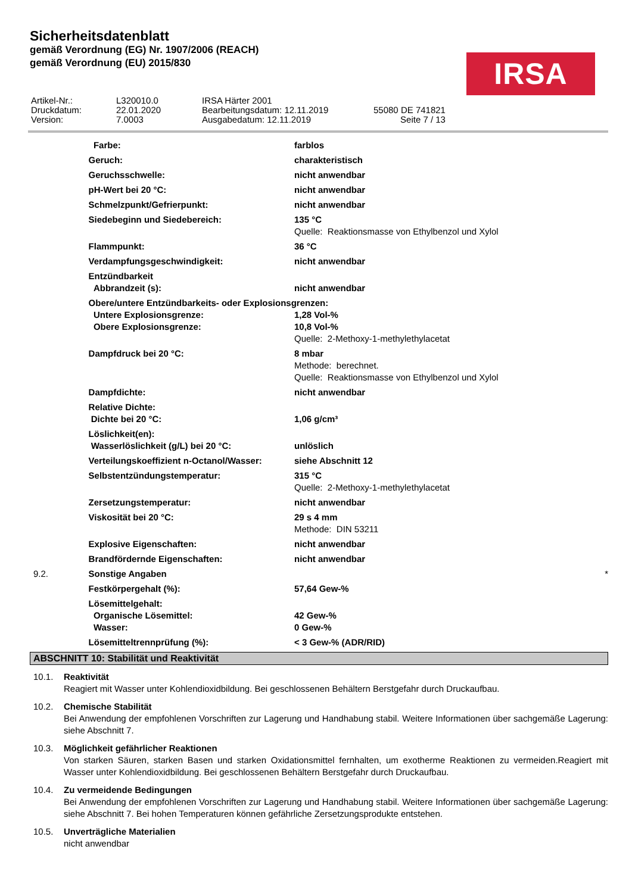Sicherheitsdatenblatt
gemäß Verordnung (EG) Nr. 1907/2006 (REACH)
gemäß Verordnung (EU) 2015/830
IRSA
| Artikel-Nr.: Druckdatum: Version: | L320010.0 22.01.2020 7.0003 | IRSA Härter 2001 Bearbeitungsdatum: 12.11.2019 Ausgabedatum: 12.11.2019 | 55080 DE 741821 Seite 7 / 13 |
| | Farbe: | farblos |
| | Geruch: | charakteristisch |
| | Geruchsschwelle: | nicht anwendbar |
| | pH-Wert bei 20 °C: | nicht anwendbar |
| | Schmelzpunkt/Gefrierpunkt: | nicht anwendbar |
| | Siedebeginn und Siedebereich: | 135 °C Quelle: Reaktionsmasse von Ethylbenzol und Xylol |
| | Flammpunkt: | 36 °C |
| | Verdampfungsgeschwindigkeit: | nicht anwendbar |
| | Entzündbarkeit Abbrandzeit (s): | nicht anwendbar |
| | Obere/untere Entzündbarkeits- oder Explosionsgrenzen: | |
| | Untere Explosionsgrenze: Obere Explosionsgrenze: | 1,28 Vol-% 10,8 Vol-% Quelle: 2-Methoxy-1-methylethylacetat |
| | Dampfdruck bei 20 °C: | 8 mbar Methode: berechnet. Quelle: Reaktionsmasse von Ethylbenzol und Xylol |
| | Dampfdichte: | nicht anwendbar |
| | Relative Dichte: Dichte bei 20 °C: | 1,06 g/cm³ |
| | Löslichkeit(en): Wasserlöslichkeit (g/L) bei 20 °C: | unlöslich |
| | Verteilungskoeffizient n-Octanol/Wasser: | siehe Abschnitt 12 |
| | Selbstentzündungstemperatur: | 315 °C Quelle: 2-Methoxy-1-methylethylacetat |
| | Zersetzungstemperatur: | nicht anwendbar |
| | Viskosität bei 20 °C: | 29 s 4 mm Methode: DIN 53211 |
| | Explosive Eigenschaften: | nicht anwendbar |
| | Brandfördernde Eigenschaften: | nicht anwendbar |
| 9.2. | Sonstige Angaben | * |
| | Festkörpergehalt (%): | 57,64 Gew-% |
| | Lösemittelgehalt: Organische Lösemittel: Wasser: | 42 Gew-% 0 Gew-% |
| | Lösemitteltrennprüfung (%): | < 3 Gew-% (ADR/RID) |
ABSCHNITT 10: Stabilität und Reaktivität
10.1. Reaktivität
Reagiert mit Wasser unter Kohlendioxidbildung. Bei geschlossenen Behältern Berstgefahr durch Druckaufbau.
10.2. Chemische Stabilität
Bei Anwendung der empfohlenen Vorschriften zur Lagerung und Handhabung stabil. Weitere Informationen über sachgemäße Lagerung: siehe Abschnitt 7.
10.3. Möglichkeit gefährlicher Reaktionen
Von starken Säuren, starken Basen und starken Oxidationsmittel fernhalten, um exotherme Reaktionen zu vermeiden.Reagiert mit Wasser unter Kohlendioxidbildung. Bei geschlossenen Behältern Berstgefahr durch Druckaufbau.
10.4. Zu vermeidende Bedingungen
Bei Anwendung der empfohlenen Vorschriften zur Lagerung und Handhabung stabil. Weitere Informationen über sachgemäße Lagerung: siehe Abschnitt 7. Bei hohen Temperaturen können gefährliche Zersetzungsprodukte entstehen.
10.5. Unverträgliche Materialien
nicht anwendbar